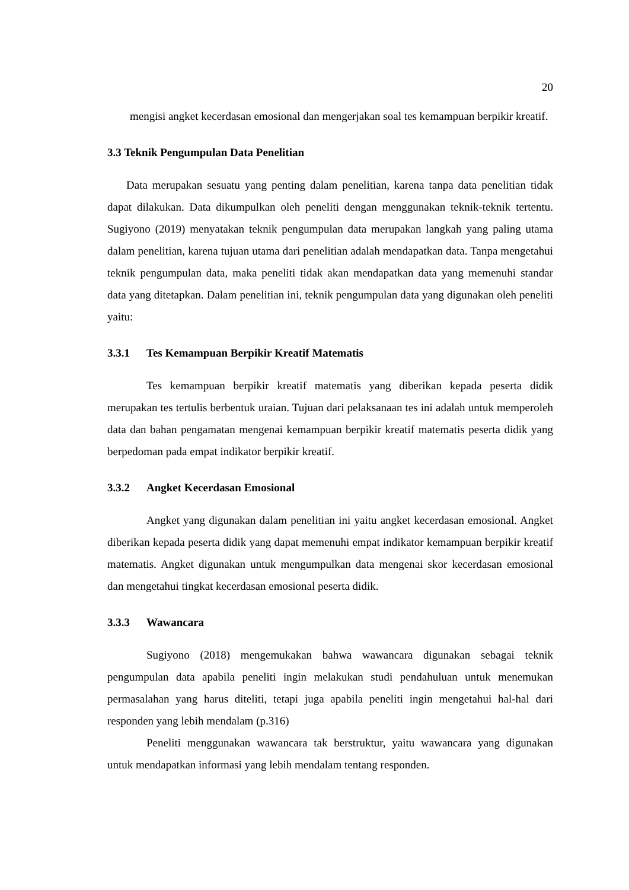20
mengisi angket kecerdasan emosional dan mengerjakan soal tes kemampuan berpikir kreatif.
3.3 Teknik Pengumpulan Data Penelitian
Data merupakan sesuatu yang penting dalam penelitian, karena tanpa data penelitian tidak dapat dilakukan. Data dikumpulkan oleh peneliti dengan menggunakan teknik-teknik tertentu. Sugiyono (2019) menyatakan teknik pengumpulan data merupakan langkah yang paling utama dalam penelitian, karena tujuan utama dari penelitian adalah mendapatkan data. Tanpa mengetahui teknik pengumpulan data, maka peneliti tidak akan mendapatkan data yang memenuhi standar data yang ditetapkan. Dalam penelitian ini, teknik pengumpulan data yang digunakan oleh peneliti yaitu:
3.3.1 Tes Kemampuan Berpikir Kreatif Matematis
Tes kemampuan berpikir kreatif matematis yang diberikan kepada peserta didik merupakan tes tertulis berbentuk uraian. Tujuan dari pelaksanaan tes ini adalah untuk memperoleh data dan bahan pengamatan mengenai kemampuan berpikir kreatif matematis peserta didik yang berpedoman pada empat indikator berpikir kreatif.
3.3.2 Angket Kecerdasan Emosional
Angket yang digunakan dalam penelitian ini yaitu angket kecerdasan emosional. Angket diberikan kepada peserta didik yang dapat memenuhi empat indikator kemampuan berpikir kreatif matematis. Angket digunakan untuk mengumpulkan data mengenai skor kecerdasan emosional dan mengetahui tingkat kecerdasan emosional peserta didik.
3.3.3 Wawancara
Sugiyono (2018) mengemukakan bahwa wawancara digunakan sebagai teknik pengumpulan data apabila peneliti ingin melakukan studi pendahuluan untuk menemukan permasalahan yang harus diteliti, tetapi juga apabila peneliti ingin mengetahui hal-hal dari responden yang lebih mendalam (p.316)
Peneliti menggunakan wawancara tak berstruktur, yaitu wawancara yang digunakan untuk mendapatkan informasi yang lebih mendalam tentang responden.